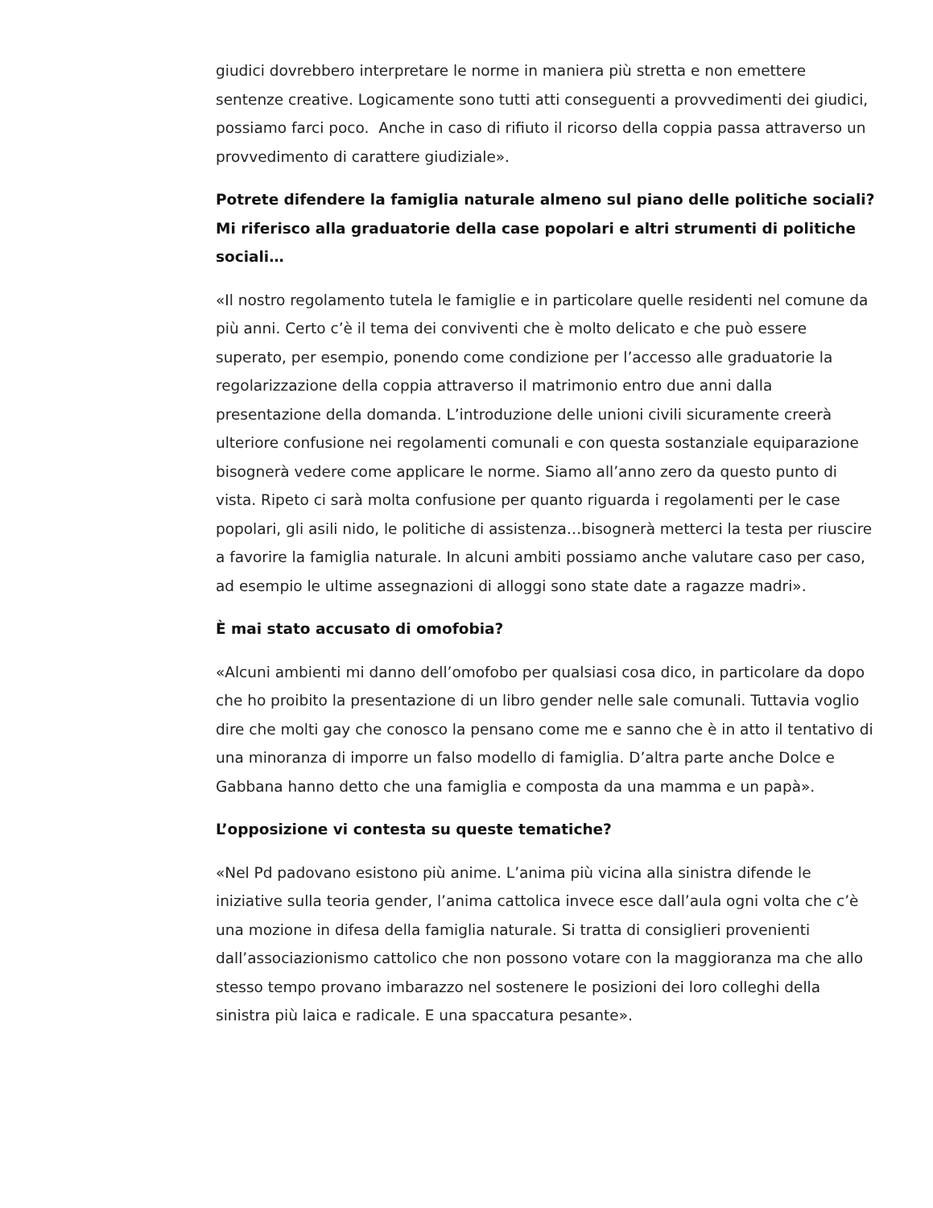giudici dovrebbero interpretare le norme in maniera più stretta e non emettere sentenze creative. Logicamente sono tutti atti conseguenti a provvedimenti dei giudici, possiamo farci poco. Anche in caso di rifiuto il ricorso della coppia passa attraverso un provvedimento di carattere giudiziale».
Potrete difendere la famiglia naturale almeno sul piano delle politiche sociali? Mi riferisco alla graduatorie della case popolari e altri strumenti di politiche sociali…
«Il nostro regolamento tutela le famiglie e in particolare quelle residenti nel comune da più anni. Certo c’è il tema dei conviventi che è molto delicato e che può essere superato, per esempio, ponendo come condizione per l’accesso alle graduatorie la regolarizzazione della coppia attraverso il matrimonio entro due anni dalla presentazione della domanda. L’introduzione delle unioni civili sicuramente creerà ulteriore confusione nei regolamenti comunali e con questa sostanziale equiparazione bisognerà vedere come applicare le norme. Siamo all’anno zero da questo punto di vista. Ripeto ci sarà molta confusione per quanto riguarda i regolamenti per le case popolari, gli asili nido, le politiche di assistenza…bisognerà metterci la testa per riuscire a favorire la famiglia naturale. In alcuni ambiti possiamo anche valutare caso per caso, ad esempio le ultime assegnazioni di alloggi sono state date a ragazze madri».
È mai stato accusato di omofobia?
«Alcuni ambienti mi danno dell’omofobo per qualsiasi cosa dico, in particolare da dopo che ho proibito la presentazione di un libro gender nelle sale comunali. Tuttavia voglio dire che molti gay che conosco la pensano come me e sanno che è in atto il tentativo di una minoranza di imporre un falso modello di famiglia. D’altra parte anche Dolce e Gabbana hanno detto che una famiglia e composta da una mamma e un papà».
L’opposizione vi contesta su queste tematiche?
«Nel Pd padovano esistono più anime. L’anima più vicina alla sinistra difende le iniziative sulla teoria gender, l’anima cattolica invece esce dall’aula ogni volta che c’è una mozione in difesa della famiglia naturale. Si tratta di consiglieri provenienti dall’associazionismo cattolico che non possono votare con la maggioranza ma che allo stesso tempo provano imbarazzo nel sostenere le posizioni dei loro colleghi della sinistra più laica e radicale. E una spaccatura pesante».